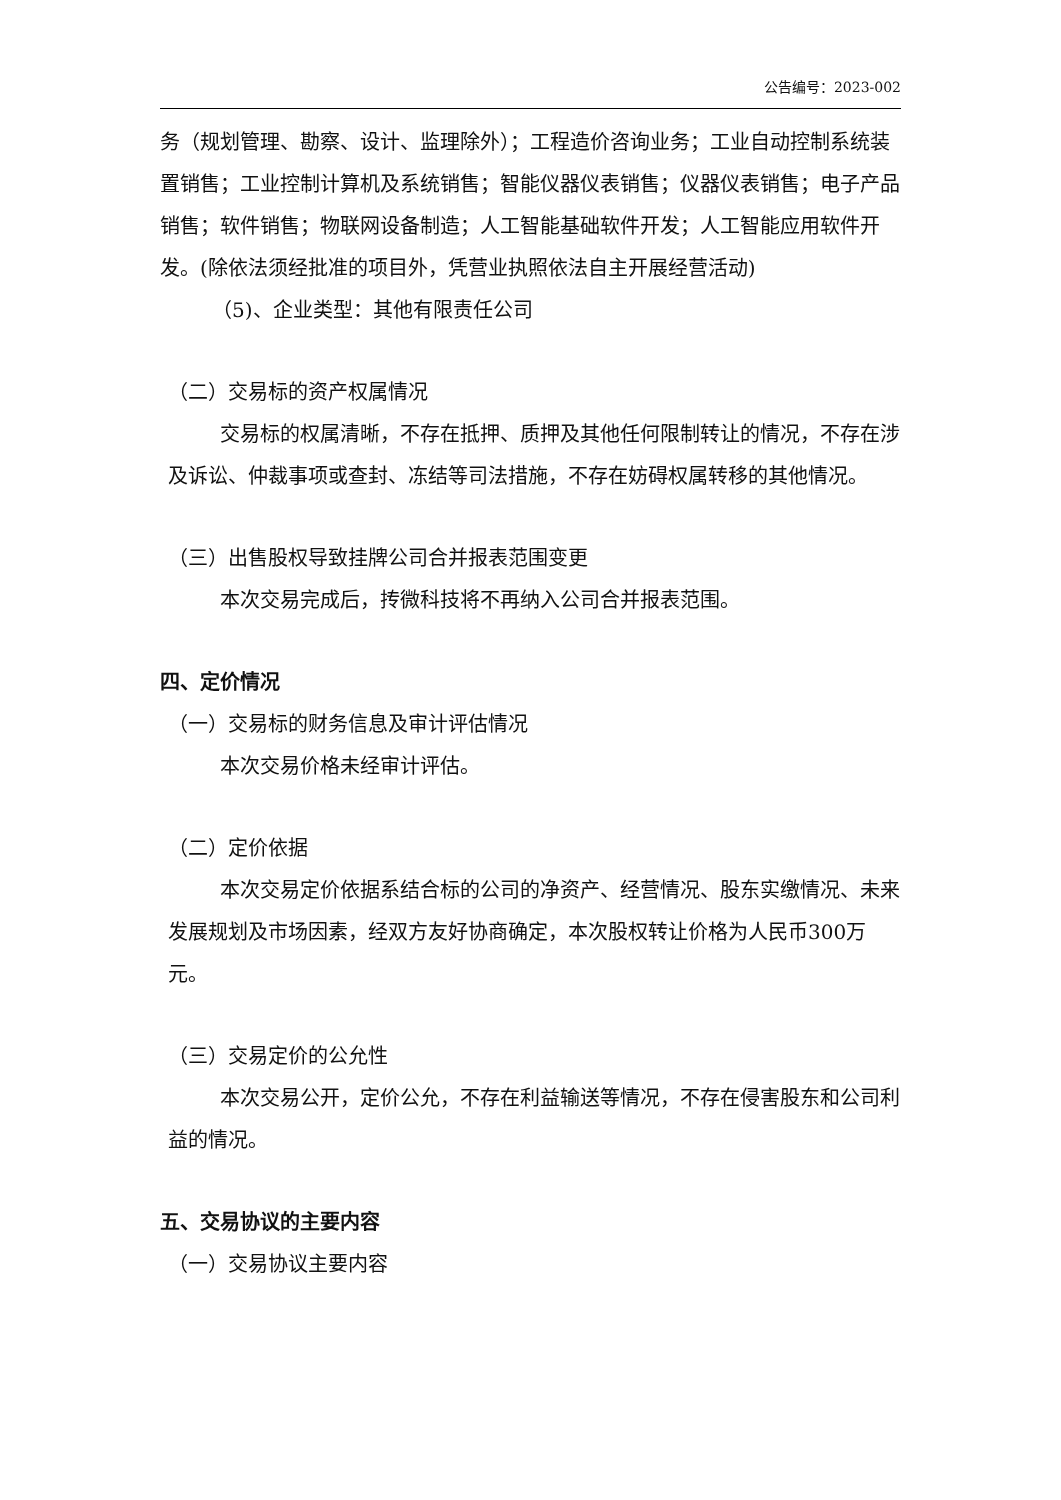公告编号：2023-002
务（规划管理、勘察、设计、监理除外）；工程造价咨询业务；工业自动控制系统装置销售；工业控制计算机及系统销售；智能仪器仪表销售；仪器仪表销售；电子产品销售；软件销售；物联网设备制造；人工智能基础软件开发；人工智能应用软件开发。(除依法须经批准的项目外，凭营业执照依法自主开展经营活动)
（5)、企业类型：其他有限责任公司
（二）交易标的资产权属情况
交易标的权属清晰，不存在抵押、质押及其他任何限制转让的情况，不存在涉及诉讼、仲裁事项或查封、冻结等司法措施，不存在妨碍权属转移的其他情况。
（三）出售股权导致挂牌公司合并报表范围变更
本次交易完成后，抟微科技将不再纳入公司合并报表范围。
四、定价情况
（一）交易标的财务信息及审计评估情况
本次交易价格未经审计评估。
（二）定价依据
本次交易定价依据系结合标的公司的净资产、经营情况、股东实缴情况、未来发展规划及市场因素，经双方友好协商确定，本次股权转让价格为人民币300万元。
（三）交易定价的公允性
本次交易公开，定价公允，不存在利益输送等情况，不存在侵害股东和公司利益的情况。
五、交易协议的主要内容
（一）交易协议主要内容